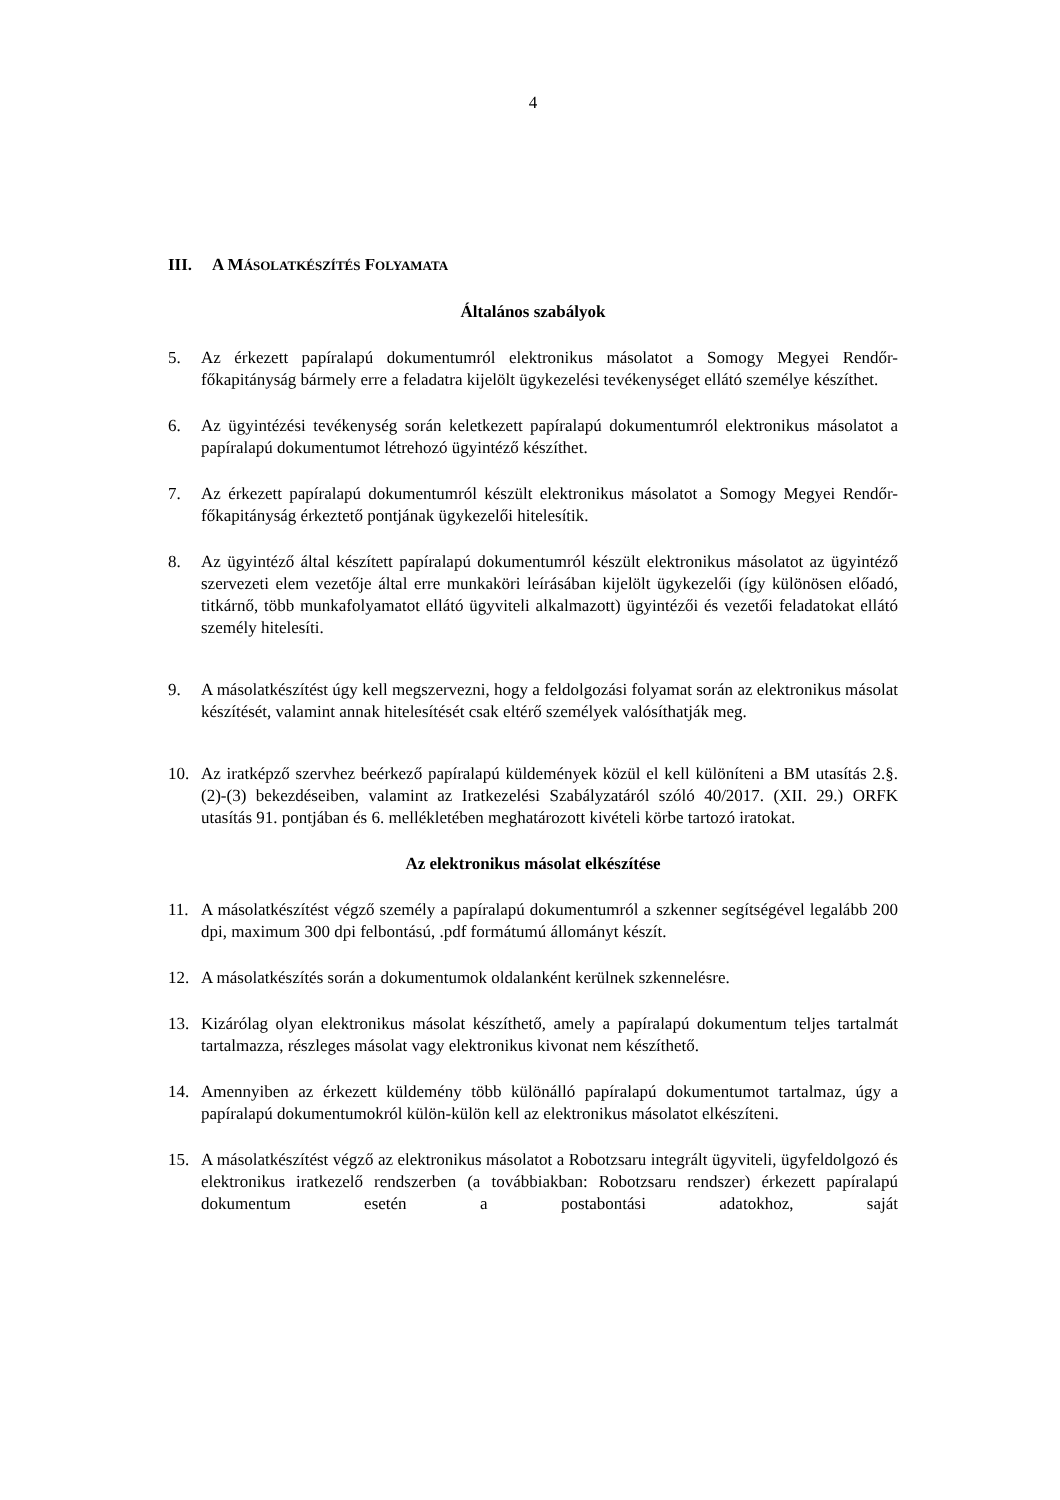4
III. A MÁSOLATKÉSZÍTÉS FOLYAMATA
Általános szabályok
5. Az érkezett papíralapú dokumentumról elektronikus másolatot a Somogy Megyei Rendőr-főkapitányság bármely erre a feladatra kijelölt ügykezelési tevékenységet ellátó személye készíthet.
6. Az ügyintézési tevékenység során keletkezett papíralapú dokumentumról elektronikus másolatot a papíralapú dokumentumot létrehozó ügyintéző készíthet.
7. Az érkezett papíralapú dokumentumról készült elektronikus másolatot a Somogy Megyei Rendőr-főkapitányság érkeztető pontjának ügykezelői hitelesítik.
8. Az ügyintéző által készített papíralapú dokumentumról készült elektronikus másolatot az ügyintéző szervezeti elem vezetője által erre munkaköri leírásában kijelölt ügykezelői (így különösen előadó, titkárnő, több munkafolyamatot ellátó ügyviteli alkalmazott) ügyintézői és vezetői feladatokat ellátó személy hitelesíti.
9. A másolatkészítést úgy kell megszervezni, hogy a feldolgozási folyamat során az elektronikus másolat készítését, valamint annak hitelesítését csak eltérő személyek valósíthatják meg.
10. Az iratképző szervhez beérkező papíralapú küldemények közül el kell különíteni a BM utasítás 2.§. (2)-(3) bekezdéseiben, valamint az Iratkezelési Szabályzatáról szóló 40/2017. (XII. 29.) ORFK utasítás 91. pontjában és 6. mellékletében meghatározott kivételi körbe tartozó iratokat.
Az elektronikus másolat elkészítése
11. A másolatkészítést végző személy a papíralapú dokumentumról a szkenner segítségével legalább 200 dpi, maximum 300 dpi felbontású, .pdf formátumú állományt készít.
12. A másolatkészítés során a dokumentumok oldalanként kerülnek szkennelésre.
13. Kizárólag olyan elektronikus másolat készíthető, amely a papíralapú dokumentum teljes tartalmát tartalmazza, részleges másolat vagy elektronikus kivonat nem készíthető.
14. Amennyiben az érkezett küldemény több különálló papíralapú dokumentumot tartalmaz, úgy a papíralapú dokumentumokról külön-külön kell az elektronikus másolatot elkészíteni.
15. A másolatkészítést végző az elektronikus másolatot a Robotzsaru integrált ügyviteli, ügyfeldolgozó és elektronikus iratkezelő rendszerben (a továbbiakban: Robotzsaru rendszer) érkezett papíralapú dokumentum esetén a postabontási adatokhoz, saját